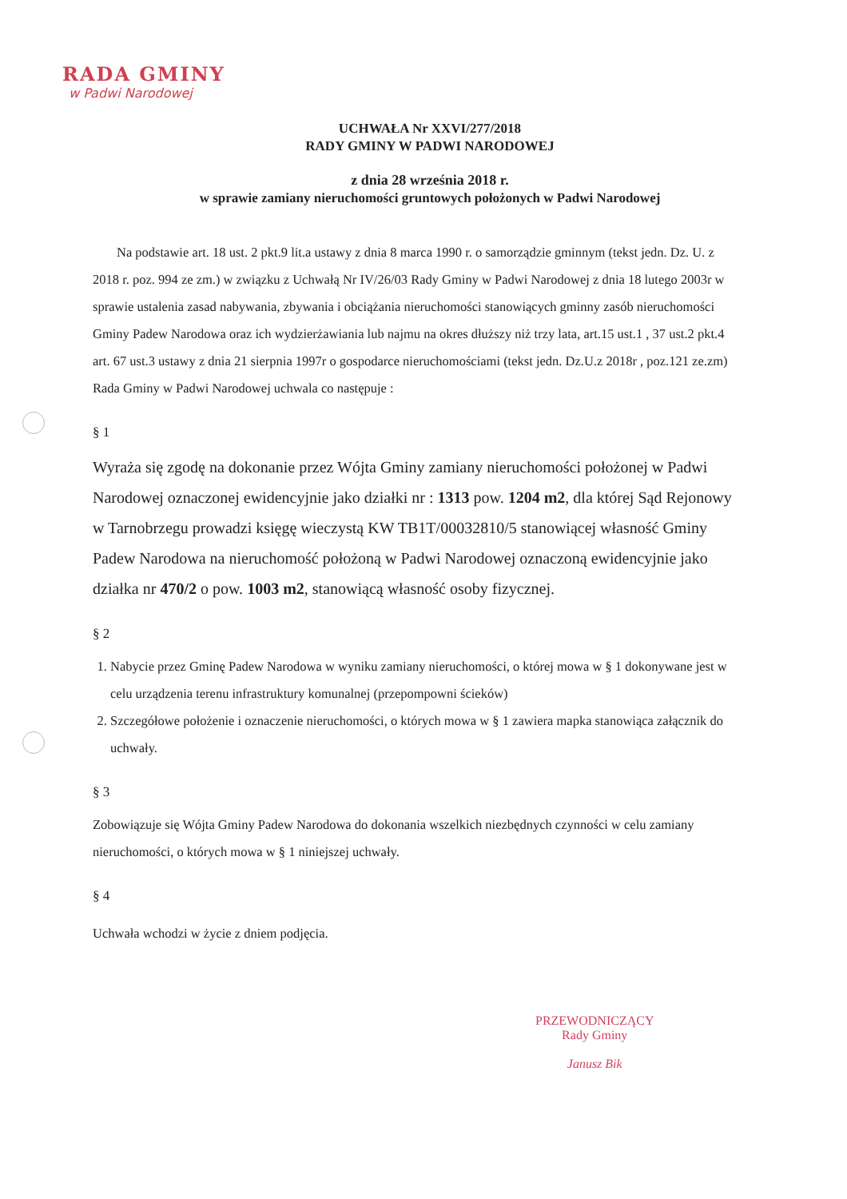RADA GMINY
w Padwi Narodowej
UCHWAŁA Nr XXVI/277/2018
RADY GMINY W PADWI NARODOWEJ
z dnia 28 września 2018 r.
w sprawie zamiany nieruchomości gruntowych położonych w Padwi Narodowej
Na podstawie art. 18 ust. 2 pkt.9 lit.a ustawy z dnia 8 marca 1990 r. o samorządzie gminnym (tekst jedn. Dz. U. z 2018 r. poz. 994 ze zm.) w związku z Uchwałą Nr IV/26/03 Rady Gminy w Padwi Narodowej z dnia 18 lutego 2003r w sprawie ustalenia zasad nabywania, zbywania i obciążania nieruchomości stanowiących gminny zasób nieruchomości Gminy Padew Narodowa oraz ich wydzierżawiania lub najmu na okres dłuższy niż trzy lata, art.15 ust.1 , 37 ust.2 pkt.4 art. 67 ust.3 ustawy z dnia 21 sierpnia 1997r o gospodarce nieruchomościami (tekst jedn. Dz.U.z 2018r , poz.121 ze.zm) Rada Gminy w Padwi Narodowej uchwala co następuje :
§ 1
Wyraża się zgodę na dokonanie przez Wójta Gminy zamiany nieruchomości położonej w Padwi Narodowej oznaczonej ewidencyjnie jako działki nr : 1313 pow. 1204 m2, dla której Sąd Rejonowy w Tarnobrzegu prowadzi księgę wieczystą KW TB1T/00032810/5 stanowiącej własność Gminy Padew Narodowa na nieruchomość położoną w Padwi Narodowej oznaczoną ewidencyjnie jako działka nr 470/2 o pow. 1003 m2, stanowiącą własność osoby fizycznej.
§ 2
1. Nabycie przez Gminę Padew Narodowa w wyniku zamiany nieruchomości, o której mowa w § 1 dokonywane jest w celu urządzenia terenu infrastruktury komunalnej (przepompowni ścieków)
2. Szczegółowe położenie i oznaczenie nieruchomości, o których mowa w § 1 zawiera mapka stanowiąca załącznik do uchwały.
§ 3
Zobowiązuje się Wójta Gminy Padew Narodowa do dokonania wszelkich niezbędnych czynności w celu zamiany nieruchomości, o których mowa w § 1 niniejszej uchwały.
§ 4
Uchwała wchodzi w życie z dniem podjęcia.
PRZEWODNICZĄCY
Rady Gminy
Janusz Bik